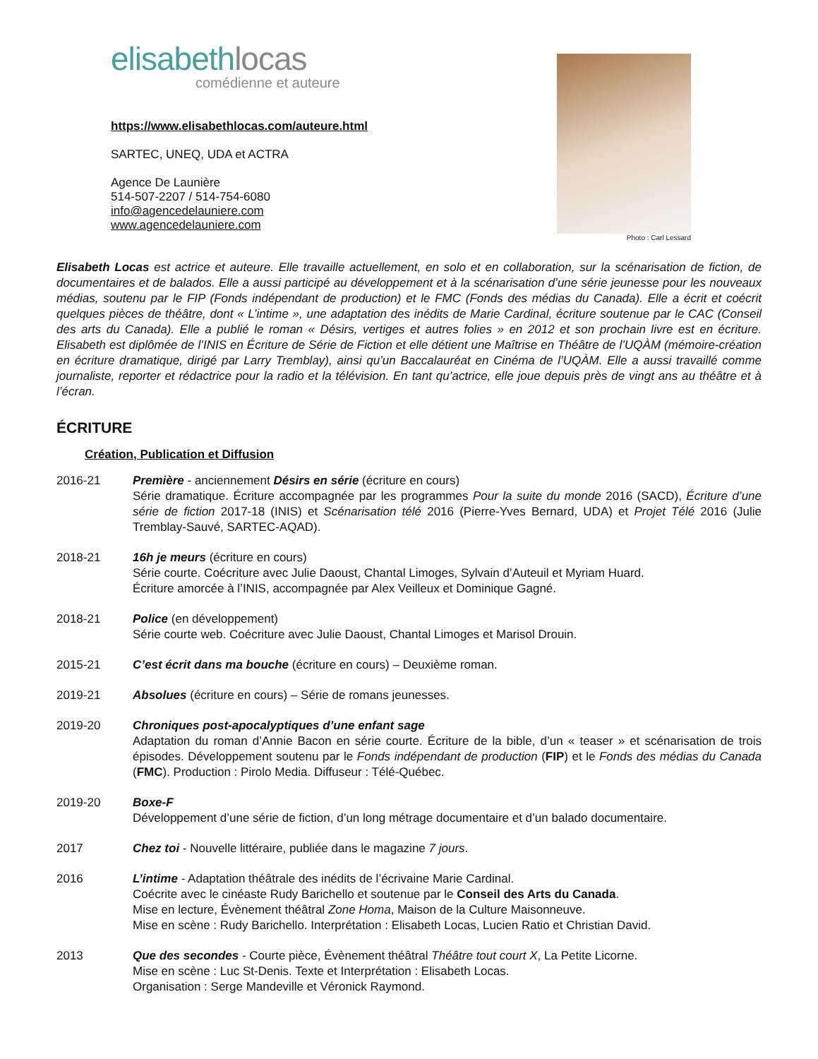elisabethlocas
comédienne et auteure
https://www.elisabethlocas.com/auteure.html
SARTEC, UNEQ, UDA et ACTRA
Agence De Launière
514-507-2207 / 514-754-6080
info@agencedelauniere.com
www.agencedelauniere.com
Photo : Carl Lessard
Elisabeth Locas est actrice et auteure. Elle travaille actuellement, en solo et en collaboration, sur la scénarisation de fiction, de documentaires et de balados. Elle a aussi participé au développement et à la scénarisation d’une série jeunesse pour les nouveaux médias, soutenu par le FIP (Fonds indépendant de production) et le FMC (Fonds des médias du Canada). Elle a écrit et coécrit quelques pièces de théâtre, dont « L’intime », une adaptation des inédits de Marie Cardinal, écriture soutenue par le CAC (Conseil des arts du Canada). Elle a publié le roman « Désirs, vertiges et autres folies » en 2012 et son prochain livre est en écriture. Elisabeth est diplômée de l’INIS en Écriture de Série de Fiction et elle détient une Maîtrise en Théâtre de l’UQÀM (mémoire-création en écriture dramatique, dirigé par Larry Tremblay), ainsi qu’un Baccalauréat en Cinéma de l’UQÀM. Elle a aussi travaillé comme journaliste, reporter et rédactrice pour la radio et la télévision. En tant qu’actrice, elle joue depuis près de vingt ans au théâtre et à l’écran.
ÉCRITURE
Création, Publication et Diffusion
2016-21 Première - anciennement Désirs en série (écriture en cours)
Série dramatique. Écriture accompagnée par les programmes Pour la suite du monde 2016 (SACD), Écriture d’une série de fiction 2017-18 (INIS) et Scénarisation télé 2016 (Pierre-Yves Bernard, UDA) et Projet Télé 2016 (Julie Tremblay-Sauvé, SARTEC-AQAD).
2018-21 16h je meurs (écriture en cours)
Série courte. Coécriture avec Julie Daoust, Chantal Limoges, Sylvain d’Auteuil et Myriam Huard.
Écriture amorcée à l’INIS, accompagnée par Alex Veilleux et Dominique Gagné.
2018-21 Police (en développement)
Série courte web. Coécriture avec Julie Daoust, Chantal Limoges et Marisol Drouin.
2015-21 C’est écrit dans ma bouche (écriture en cours) – Deuxième roman.
2019-21 Absolues (écriture en cours) – Série de romans jeunesses.
2019-20 Chroniques post-apocalyptiques d’une enfant sage
Adaptation du roman d’Annie Bacon en série courte. Écriture de la bible, d’un « teaser » et scénarisation de trois épisodes. Développement soutenu par le Fonds indépendant de production (FIP) et le Fonds des médias du Canada (FMC). Production : Pirolo Media. Diffuseur : Télé-Québec.
2019-20 Boxe-F
Développement d’une série de fiction, d’un long métrage documentaire et d’un balado documentaire.
2017 Chez toi - Nouvelle littéraire, publiée dans le magazine 7 jours.
2016 L’intime - Adaptation théâtrale des inédits de l’écrivaine Marie Cardinal.
Coécrite avec le cinéaste Rudy Barichello et soutenue par le Conseil des Arts du Canada.
Mise en lecture, Évènement théâtral Zone Homa, Maison de la Culture Maisonneuve.
Mise en scène : Rudy Barichello. Interprétation : Elisabeth Locas, Lucien Ratio et Christian David.
2013 Que des secondes - Courte pièce, Évènement théâtral Théâtre tout court X, La Petite Licorne.
Mise en scène : Luc St-Denis. Texte et Interprétation : Elisabeth Locas.
Organisation : Serge Mandeville et Véronick Raymond.